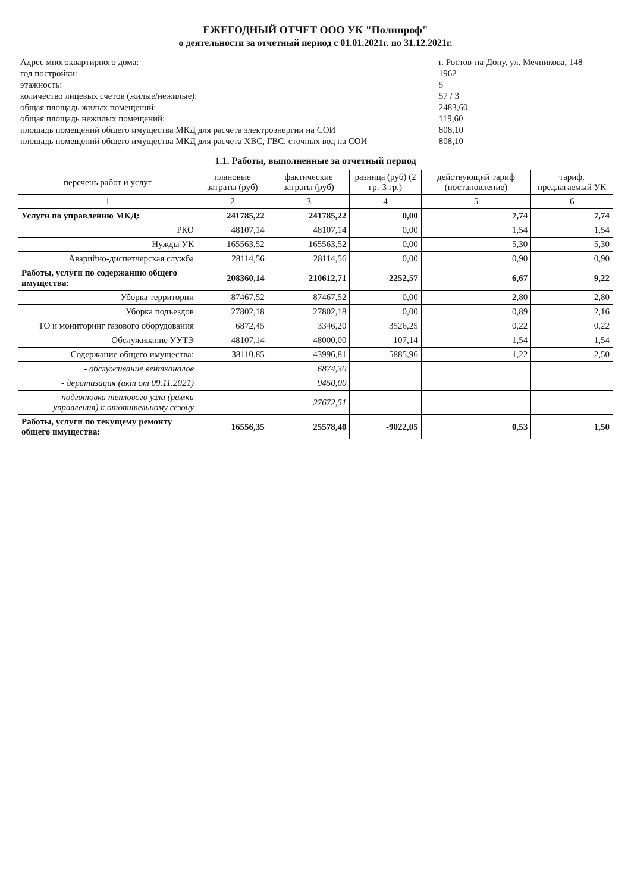ЕЖЕГОДНЫЙ ОТЧЕТ ООО УК "Полипроф"
о деятельности за отчетный период с 01.01.2021г. по 31.12.2021г.
| Адрес многоквартирного дома: | г. Ростов-на-Дону, ул. Мечникова, 148 |
| год постройки: | 1962 |
| этажность: | 5 |
| количество лицевых счетов (жилые/нежилые): | 57 / 3 |
| общая площадь жилых помещений: | 2483,60 |
| общая площадь нежилых помещений: | 119,60 |
| площадь помещений общего имущества МКД для расчета электроэнергии на СОИ | 808,10 |
| площадь помещений общего имущества МКД для расчета ХВС, ГВС, сточных вод на СОИ | 808,10 |
1.1. Работы, выполненные за отчетный период
| перечень работ и услуг | плановые затраты (руб) | фактические затраты (руб) | разница (руб) (2 гр.-3 гр.) | действующий тариф (постановление) | тариф, предлагаемый УК |
| --- | --- | --- | --- | --- | --- |
| 1 | 2 | 3 | 4 | 5 | 6 |
| Услуги по управлению МКД: | 241785,22 | 241785,22 | 0,00 | 7,74 | 7,74 |
| РКО | 48107,14 | 48107,14 | 0,00 | 1,54 | 1,54 |
| Нужды УК | 165563,52 | 165563,52 | 0,00 | 5,30 | 5,30 |
| Аварийно-диспетчерская служба | 28114,56 | 28114,56 | 0,00 | 0,90 | 0,90 |
| Работы, услуги по содержанию общего имущества: | 208360,14 | 210612,71 | -2252,57 | 6,67 | 9,22 |
| Уборка территории | 87467,52 | 87467,52 | 0,00 | 2,80 | 2,80 |
| Уборка подъездов | 27802,18 | 27802,18 | 0,00 | 0,89 | 2,16 |
| ТО и мониторинг газового оборудования | 6872,45 | 3346,20 | 3526,25 | 0,22 | 0,22 |
| Обслуживание УУТЭ | 48107,14 | 48000,00 | 107,14 | 1,54 | 1,54 |
| Содержание общего имущества: | 38110,85 | 43996,81 | -5885,96 | 1,22 | 2,50 |
| - обслуживание вентканалов | | 6874,30 | | | |
| - дератизация (акт от 09.11.2021) | | 9450,00 | | | |
| - подготовка теплового узла (рамки управления) к отопительному сезону | | 27672,51 | | | |
| Работы, услуги по текущему ремонту общего имущества: | 16556,35 | 25578,40 | -9022,05 | 0,53 | 1,50 |